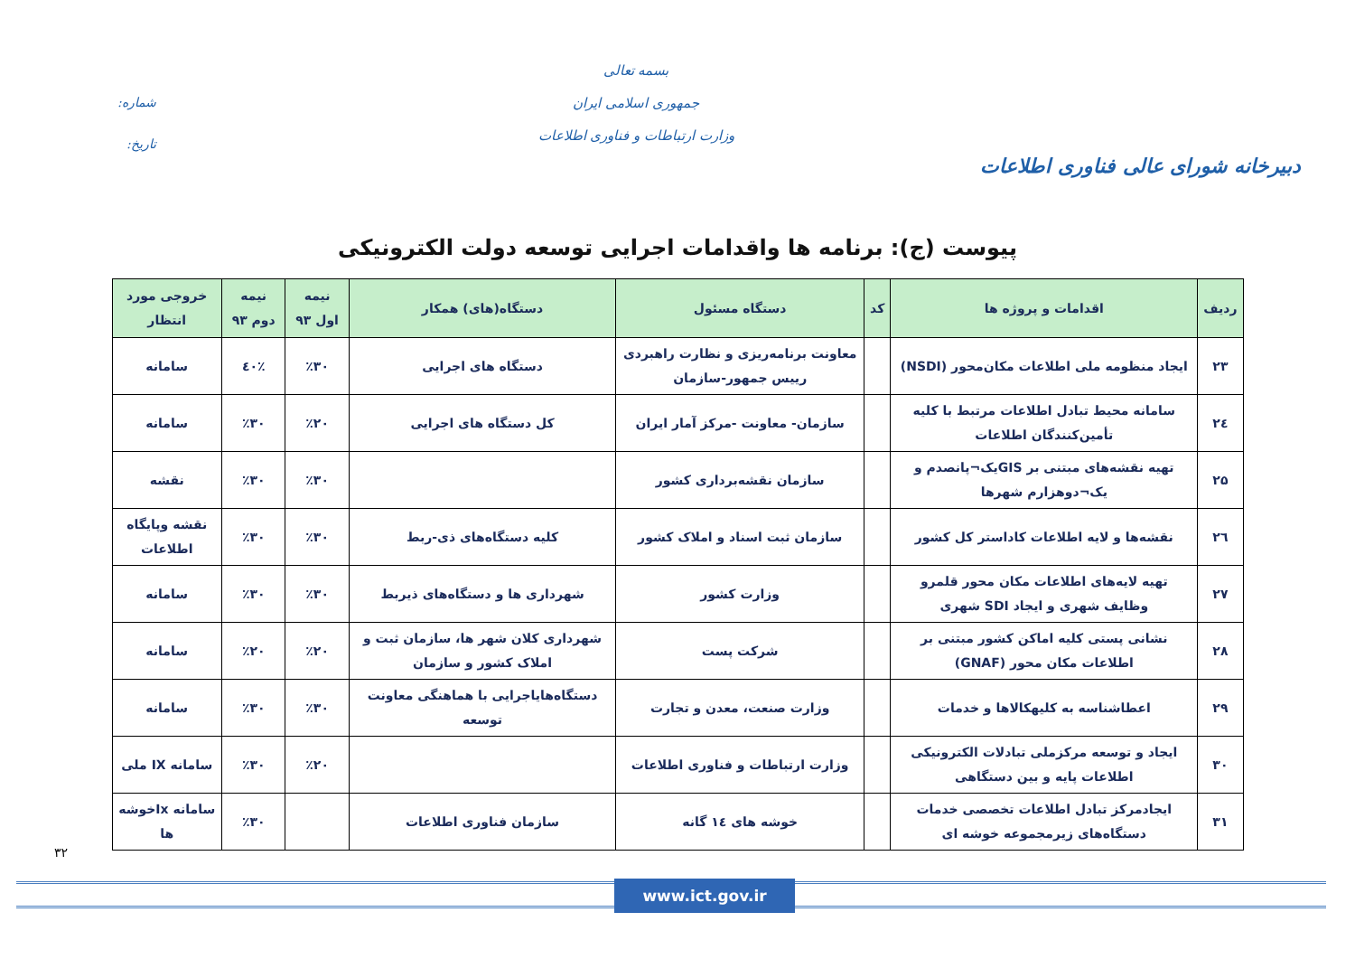دبیرخانه شورای عالی فناوری اطلاعات
بسمه تعالی
جمهوری اسلامی ایران
وزارت ارتباطات و فناوری اطلاعات
شماره:
تاریخ:
پیوست (ج): برنامه ها واقدامات اجرایی توسعه دولت الکترونیکی
| ردیف | اقدامات و پروژه ها | کد | دستگاه مسئول | دستگاه(های) همکار | نیمه اول ۹۳ | نیمه دوم ۹۳ | خروجی مورد انتظار |
| --- | --- | --- | --- | --- | --- | --- | --- |
| ۲۳ | ایجاد منظومه ملی اطلاعات مکان‌محور (NSDI) | | معاونت برنامه‌ریزی و نظارت راهبردی رییس جمهور-سازمان | دستگاه های اجرایی | ٪۳۰ | ٪٤۰ | سامانه |
| ۲٤ | سامانه محیط تبادل اطلاعات مرتبط با کلیه تأمین‌کنندگان اطلاعات | | سازمان- معاونت -مرکز آمار ایران | کل دستگاه های اجرایی | ٪۲۰ | ٪۳۰ | سامانه |
| ۲۵ | تهیه نقشه‌های مبتنی بر GISیک¬پانصدم و یک¬دوهزارم شهرها | | سازمان نقشه‌برداری کشور | | ٪۳۰ | ٪۳۰ | نقشه |
| ۲٦ | نقشه‌ها و لایه اطلاعات کاداستر کل کشور | | سازمان ثبت اسناد و املاک کشور | کلیه دستگاه‌های ذی-ربط | ٪۳۰ | ٪۳۰ | نقشه وپایگاه اطلاعات |
| ۲۷ | تهیه لایه‌های اطلاعات مکان محور قلمرو وظایف شهری و ایجاد SDI شهری | | وزارت کشور | شهرداری ها و دستگاه‌های ذیربط | ٪۳۰ | ٪۳۰ | سامانه |
| ۲۸ | نشانی پستی کلیه اماکن کشور مبتنی بر اطلاعات مکان محور (GNAF) | | شرکت پست | شهرداری کلان شهر ها، سازمان ثبت و املاک کشور و سازمان | ٪۲۰ | ٪۲۰ | سامانه |
| ۲۹ | اعطاشناسه به کلیهکالاها و خدمات | | وزارت صنعت، معدن و تجارت | دستگاه‌هایاجرایی با هماهنگی معاونت توسعه | ٪۳۰ | ٪۳۰ | سامانه |
| ۳۰ | ایجاد و توسعه مرکزملی تبادلات الکترونیکی اطلاعات پایه و بین دستگاهی | | وزارت ارتباطات و فناوری اطلاعات | | ٪۲۰ | ٪۳۰ | سامانه IX ملی |
| ۳۱ | ایجادمرکز تبادل اطلاعات تخصصی خدمات دستگاه‌های زیرمجموعه خوشه ای | | خوشه های ١٤ گانه | سازمان فناوری اطلاعات | | ٪۳۰ | سامانه Ixخوشه ها |
۳۲
www.ict.gov.ir